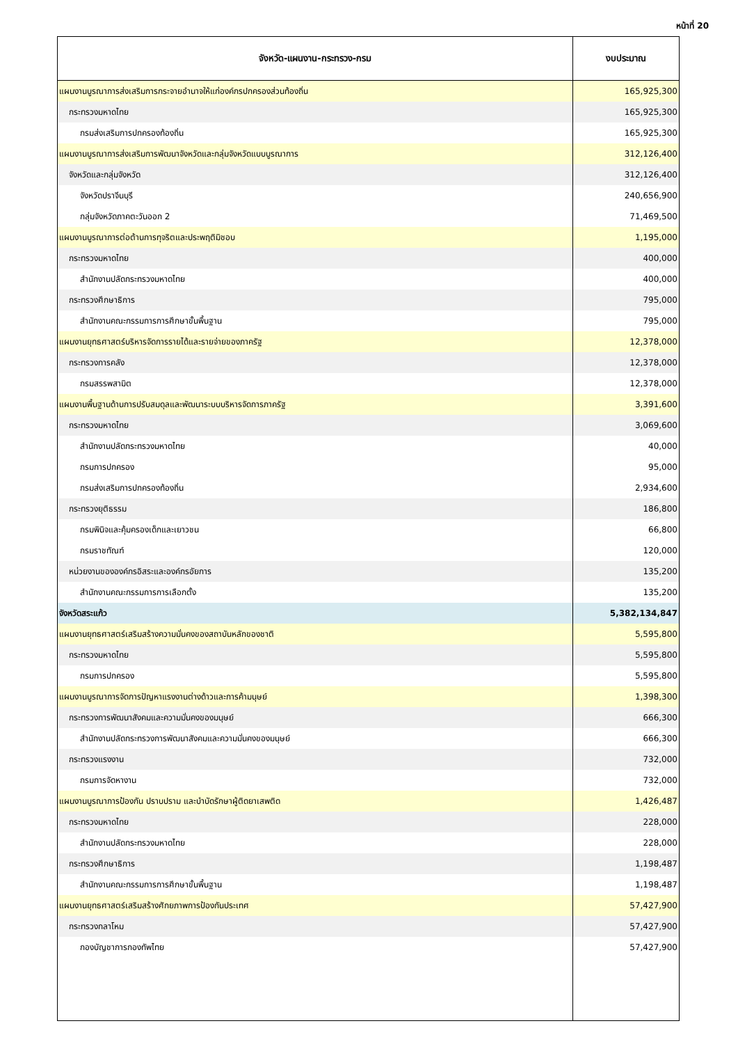หน้าที่ 20
| จังหวัด-แผนงาน-กระทรวง-กรม | งบประมาณ |
| --- | --- |
| แผนงานบูรณาการส่งเสริมการกระจายอำนาจให้แก่องค์กรปกครองส่วนท้องถิ่น | 165,925,300 |
| กระทรวงมหาดไทย | 165,925,300 |
| กรมส่งเสริมการปกครองท้องถิ่น | 165,925,300 |
| แผนงานบูรณาการส่งเสริมการพัฒนาจังหวัดและกลุ่มจังหวัดแบบบูรณาการ | 312,126,400 |
| จังหวัดและกลุ่มจังหวัด | 312,126,400 |
| จังหวัดปราจีนบุรี | 240,656,900 |
| กลุ่มจังหวัดภาคตะวันออก 2 | 71,469,500 |
| แผนงานบูรณาการต่อต้านการทุจริตและประพฤติมิชอบ | 1,195,000 |
| กระทรวงมหาดไทย | 400,000 |
| สำนักงานปลัดกระทรวงมหาดไทย | 400,000 |
| กระทรวงศึกษาธิการ | 795,000 |
| สำนักงานคณะกรรมการการศึกษาขั้นพื้นฐาน | 795,000 |
| แผนงานยุทธศาสตร์บริหารจัดการรายได้และรายจ่ายของภาครัฐ | 12,378,000 |
| กระทรวงการคลัง | 12,378,000 |
| กรมสรรพสามิต | 12,378,000 |
| แผนงานพื้นฐานด้านการปรับสมดุลและพัฒนาระบบบริหารจัดการภาครัฐ | 3,391,600 |
| กระทรวงมหาดไทย | 3,069,600 |
| สำนักงานปลัดกระทรวงมหาดไทย | 40,000 |
| กรมการปกครอง | 95,000 |
| กรมส่งเสริมการปกครองท้องถิ่น | 2,934,600 |
| กระทรวงยุติธรรม | 186,800 |
| กรมพินิจและคุ้มครองเด็กและเยาวชน | 66,800 |
| กรมราชทัณฑ์ | 120,000 |
| หน่วยงานขององค์กรอิสระและองค์กรอัยการ | 135,200 |
| สำนักงานคณะกรรมการการเลือกตั้ง | 135,200 |
| จังหวัดสระแก้ว | 5,382,134,847 |
| แผนงานยุทธศาสตร์เสริมสร้างความมั่นคงของสถาบันหลักของชาติ | 5,595,800 |
| กระทรวงมหาดไทย | 5,595,800 |
| กรมการปกครอง | 5,595,800 |
| แผนงานบูรณาการจัดการปัญหาแรงงานต่างด้าวและการค้ามนุษย์ | 1,398,300 |
| กระทรวงการพัฒนาสังคมและความมั่นคงของมนุษย์ | 666,300 |
| สำนักงานปลัดกระทรวงการพัฒนาสังคมและความมั่นคงของมนุษย์ | 666,300 |
| กระทรวงแรงงาน | 732,000 |
| กรมการจัดหางาน | 732,000 |
| แผนงานบูรณาการป้องกัน ปราบปราม และบำบัดรักษาผู้ติดยาเสพติด | 1,426,487 |
| กระทรวงมหาดไทย | 228,000 |
| สำนักงานปลัดกระทรวงมหาดไทย | 228,000 |
| กระทรวงศึกษาธิการ | 1,198,487 |
| สำนักงานคณะกรรมการการศึกษาขั้นพื้นฐาน | 1,198,487 |
| แผนงานยุทธศาสตร์เสริมสร้างศักยภาพการป้องกันประเทศ | 57,427,900 |
| กระทรวงกลาโหม | 57,427,900 |
| กองบัญชาการกองทัพไทย | 57,427,900 |